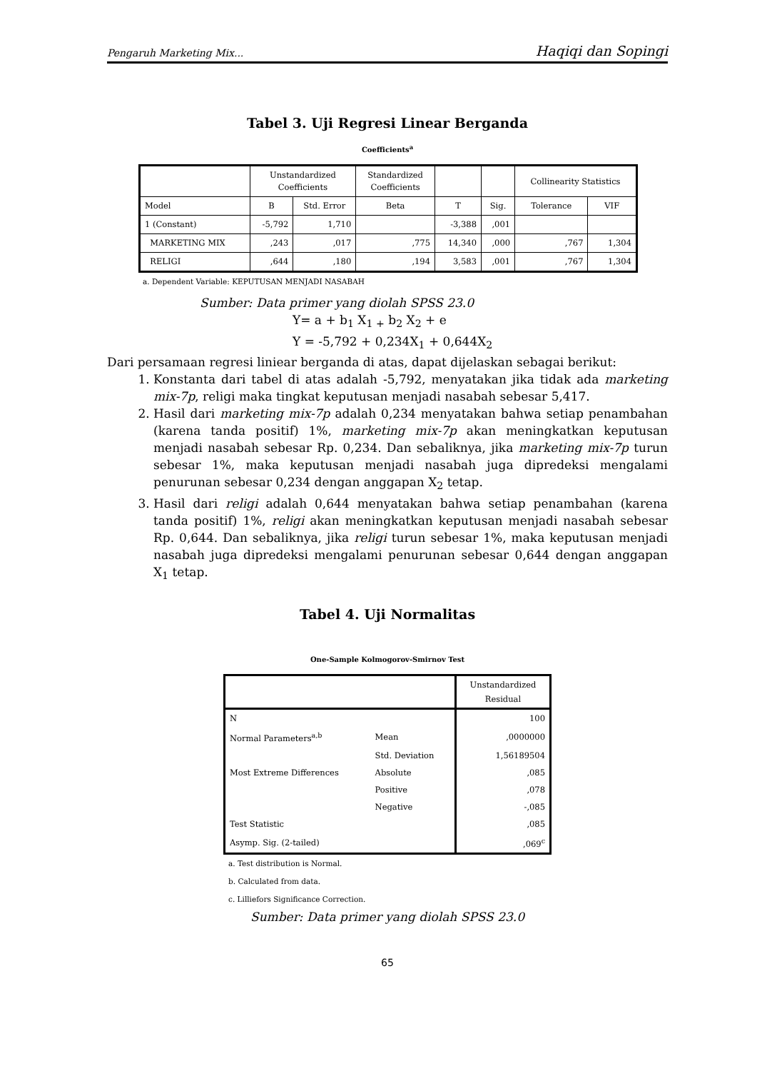Pengaruh Marketing Mix... Haqiqi dan Sopingi
Tabel 3. Uji Regresi Linear Berganda
Coefficients<sup>a</sup>
| | Unstandardized Coefficients | | Standardized Coefficients | | | Collinearity Statistics | |
| --- | --- | --- | --- | --- | --- | --- | --- |
| Model | B | Std. Error | Beta | T | Sig. | Tolerance | VIF |
| 1 (Constant) | -5,792 | 1,710 | | -3,388 | ,001 | | |
| MARKETING MIX | ,243 | ,017 | ,775 | 14,340 | ,000 | ,767 | 1,304 |
| RELIGI | ,644 | ,180 | ,194 | 3,583 | ,001 | ,767 | 1,304 |
a. Dependent Variable: KEPUTUSAN MENJADI NASABAH
Sumber: Data primer yang diolah SPSS 23.0
Y= a + b<sub>1</sub> X<sub>1 +</sub> b<sub>2</sub> X<sub>2</sub> + e
Y = -5,792 + 0,234X<sub>1</sub> + 0,644X<sub>2</sub>
Dari persamaan regresi liniear berganda di atas, dapat dijelaskan sebagai berikut:
1. Konstanta dari tabel di atas adalah -5,792, menyatakan jika tidak ada marketing mix-7p, religi maka tingkat keputusan menjadi nasabah sebesar 5,417.
2. Hasil dari marketing mix-7p adalah 0,234 menyatakan bahwa setiap penambahan (karena tanda positif) 1%, marketing mix-7p akan meningkatkan keputusan menjadi nasabah sebesar Rp. 0,234. Dan sebaliknya, jika marketing mix-7p turun sebesar 1%, maka keputusan menjadi nasabah juga dipredeksi mengalami penurunan sebesar 0,234 dengan anggapan X<sub>2</sub> tetap.
3. Hasil dari religi adalah 0,644 menyatakan bahwa setiap penambahan (karena tanda positif) 1%, religi akan meningkatkan keputusan menjadi nasabah sebesar Rp. 0,644. Dan sebaliknya, jika religi turun sebesar 1%, maka keputusan menjadi nasabah juga dipredeksi mengalami penurunan sebesar 0,644 dengan anggapan X<sub>1</sub> tetap.
Tabel 4. Uji Normalitas
One-Sample Kolmogorov-Smirnov Test
| | | Unstandardized Residual |
| N | | 100 |
| Normal Parameters<sup>a,b</sup> | Mean | ,0000000 |
| | Std. Deviation | 1,56189504 |
| Most Extreme Differences | Absolute | ,085 |
| | Positive | ,078 |
| | Negative | -,085 |
| Test Statistic | | ,085 |
| Asymp. Sig. (2-tailed) | | ,069<sup>c</sup> |
a. Test distribution is Normal.
b. Calculated from data.
c. Lilliefors Significance Correction.
Sumber: Data primer yang diolah SPSS 23.0
65